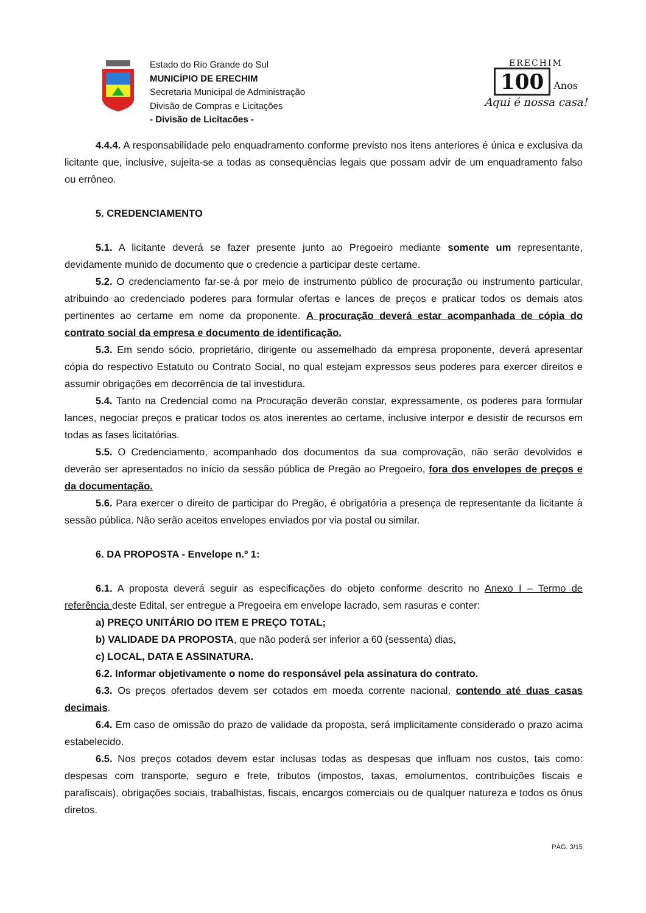Estado do Rio Grande do Sul
MUNICÍPIO DE ERECHIM
Secretaria Municipal de Administração
Divisão de Compras e Licitações
- Divisão de Licitacões -
ERECHIM
100 Anos
Aqui é nossa casa!
4.4.4. A responsabilidade pelo enquadramento conforme previsto nos itens anteriores é única e exclusiva da licitante que, inclusive, sujeita-se a todas as consequências legais que possam advir de um enquadramento falso ou errôneo.
5. CREDENCIAMENTO
5.1. A licitante deverá se fazer presente junto ao Pregoeiro mediante somente um representante, devidamente munido de documento que o credencie a participar deste certame.
5.2. O credenciamento far-se-á por meio de instrumento público de procuração ou instrumento particular, atribuindo ao credenciado poderes para formular ofertas e lances de preços e praticar todos os demais atos pertinentes ao certame em nome da proponente. A procuração deverá estar acompanhada de cópia do contrato social da empresa e documento de identificação.
5.3. Em sendo sócio, proprietário, dirigente ou assemelhado da empresa proponente, deverá apresentar cópia do respectivo Estatuto ou Contrato Social, no qual estejam expressos seus poderes para exercer direitos e assumir obrigações em decorrência de tal investidura.
5.4. Tanto na Credencial como na Procuração deverão constar, expressamente, os poderes para formular lances, negociar preços e praticar todos os atos inerentes ao certame, inclusive interpor e desistir de recursos em todas as fases licitatórias.
5.5. O Credenciamento, acompanhado dos documentos da sua comprovação, não serão devolvidos e deverão ser apresentados no início da sessão pública de Pregão ao Pregoeiro, fora dos envelopes de preços e da documentação.
5.6. Para exercer o direito de participar do Pregão, é obrigatória a presença de representante da licitante à sessão pública. Não serão aceitos envelopes enviados por via postal ou similar.
6. DA PROPOSTA - Envelope n.º 1:
6.1. A proposta deverá seguir as especificações do objeto conforme descrito no Anexo I – Termo de referência deste Edital, ser entregue a Pregoeira em envelope lacrado, sem rasuras e conter:
a) PREÇO UNITÁRIO DO ITEM E PREÇO TOTAL;
b) VALIDADE DA PROPOSTA, que não poderá ser inferior a 60 (sessenta) dias,
c) LOCAL, DATA E ASSINATURA.
6.2. Informar objetivamente o nome do responsável pela assinatura do contrato.
6.3. Os preços ofertados devem ser cotados em moeda corrente nacional, contendo até duas casas decimais.
6.4. Em caso de omissão do prazo de validade da proposta, será implicitamente considerado o prazo acima estabelecido.
6.5. Nos preços cotados devem estar inclusas todas as despesas que influam nos custos, tais como: despesas com transporte, seguro e frete, tributos (impostos, taxas, emolumentos, contribuições fiscais e parafiscais), obrigações sociais, trabalhistas, fiscais, encargos comerciais ou de qualquer natureza e todos os ônus diretos.
PÁG. 3/15